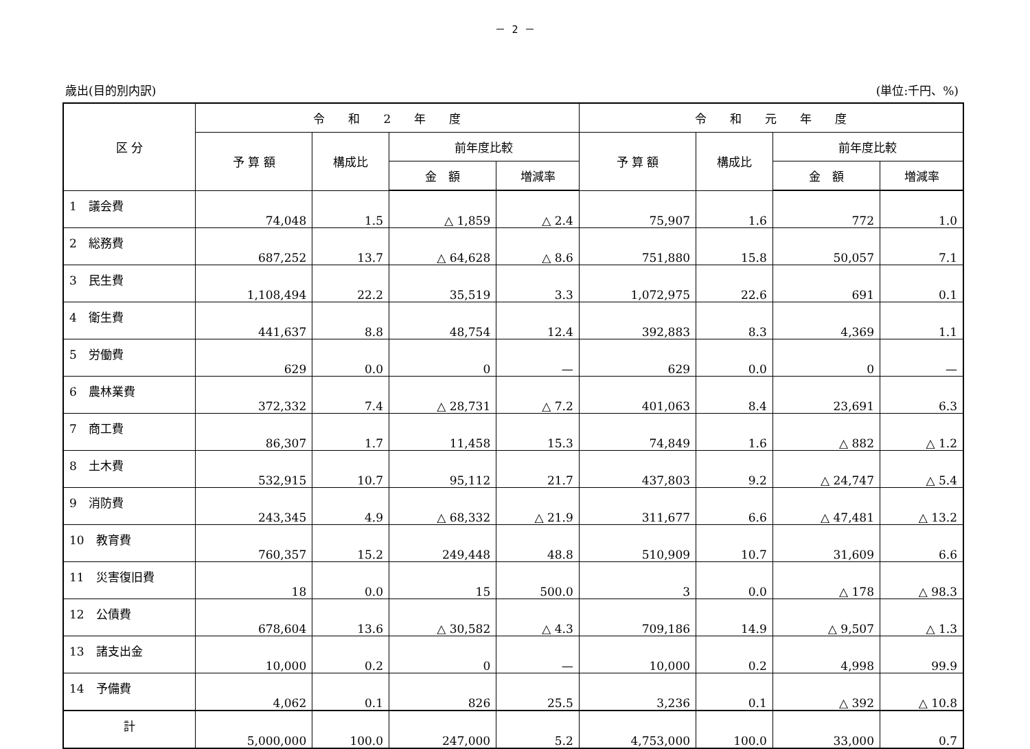－ 2 －
歳出(目的別内訳) (単位:千円、%)
| 区 分 | 令 和 2 年 度 | | | | 令 和 元 年 度 | | | |
| --- | --- | --- | --- | --- | --- | --- | --- | --- |
| | 予 算 額 | 構成比 | 前年度比較 | | 予 算 額 | 構成比 | 前年度比較 | |
| | | | 金 額 | 増減率 | | | 金 額 | 増減率 |
| 1 議会費 | 74,048 | 1.5 | △ 1,859 | △ 2.4 | 75,907 | 1.6 | 772 | 1.0 |
| 2 総務費 | 687,252 | 13.7 | △ 64,628 | △ 8.6 | 751,880 | 15.8 | 50,057 | 7.1 |
| 3 民生費 | 1,108,494 | 22.2 | 35,519 | 3.3 | 1,072,975 | 22.6 | 691 | 0.1 |
| 4 衛生費 | 441,637 | 8.8 | 48,754 | 12.4 | 392,883 | 8.3 | 4,369 | 1.1 |
| 5 労働費 | 629 | 0.0 | 0 | — | 629 | 0.0 | 0 | — |
| 6 農林業費 | 372,332 | 7.4 | △ 28,731 | △ 7.2 | 401,063 | 8.4 | 23,691 | 6.3 |
| 7 商工費 | 86,307 | 1.7 | 11,458 | 15.3 | 74,849 | 1.6 | △ 882 | △ 1.2 |
| 8 土木費 | 532,915 | 10.7 | 95,112 | 21.7 | 437,803 | 9.2 | △ 24,747 | △ 5.4 |
| 9 消防費 | 243,345 | 4.9 | △ 68,332 | △ 21.9 | 311,677 | 6.6 | △ 47,481 | △ 13.2 |
| 10 教育費 | 760,357 | 15.2 | 249,448 | 48.8 | 510,909 | 10.7 | 31,609 | 6.6 |
| 11 災害復旧費 | 18 | 0.0 | 15 | 500.0 | 3 | 0.0 | △ 178 | △ 98.3 |
| 12 公債費 | 678,604 | 13.6 | △ 30,582 | △ 4.3 | 709,186 | 14.9 | △ 9,507 | △ 1.3 |
| 13 諸支出金 | 10,000 | 0.2 | 0 | — | 10,000 | 0.2 | 4,998 | 99.9 |
| 14 予備費 | 4,062 | 0.1 | 826 | 25.5 | 3,236 | 0.1 | △ 392 | △ 10.8 |
| 計 | 5,000,000 | 100.0 | 247,000 | 5.2 | 4,753,000 | 100.0 | 33,000 | 0.7 |